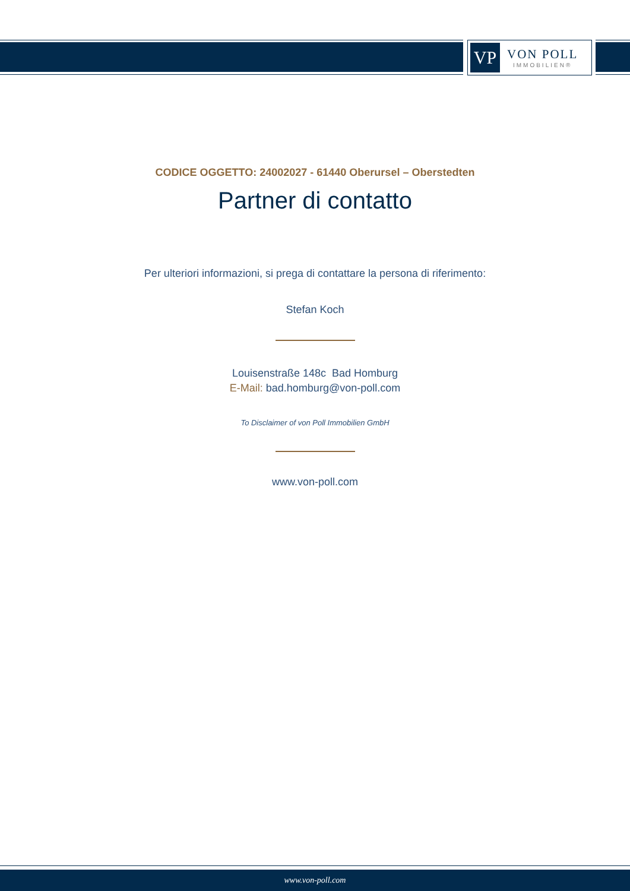VP
VON POLL
IMMOBILIEN®
CODICE OGGETTO: 24002027 - 61440 Oberursel – Oberstedten
Partner di contatto
Per ulteriori informazioni, si prega di contattare la persona di riferimento:
Stefan Koch
Louisenstraße 148c Bad Homburg
E-Mail: bad.homburg@von-poll.com
To Disclaimer of von Poll Immobilien GmbH
www.von-poll.com
www.von-poll.com